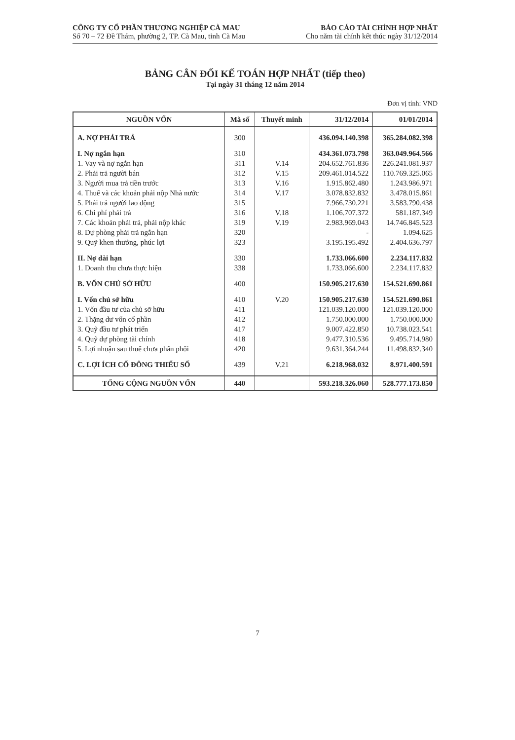CÔNG TY CỔ PHẦN THƯƠNG NGHIỆP CÀ MAU
Số 70 – 72 Đề Thám, phường 2, TP. Cà Mau, tỉnh Cà Mau
BÁO CÁO TÀI CHÍNH HỢP NHẤT
Cho năm tài chính kết thúc ngày 31/12/2014
BẢNG CÂN ĐỐI KẾ TOÁN HỢP NHẤT (tiếp theo)
Tại ngày 31 tháng 12 năm 2014
Đơn vị tính: VND
| NGUỒN VỐN | Mã số | Thuyết minh | 31/12/2014 | 01/01/2014 |
| --- | --- | --- | --- | --- |
| A. NỢ PHẢI TRẢ | 300 | | 436.094.140.398 | 365.284.082.398 |
| I. Nợ ngắn hạn | 310 | | 434.361.073.798 | 363.049.964.566 |
| 1. Vay và nợ ngắn hạn | 311 | V.14 | 204.652.761.836 | 226.241.081.937 |
| 2. Phải trả người bán | 312 | V.15 | 209.461.014.522 | 110.769.325.065 |
| 3. Người mua trả tiền trước | 313 | V.16 | 1.915.862.480 | 1.243.986.971 |
| 4. Thuế và các khoản phải nộp Nhà nước | 314 | V.17 | 3.078.832.832 | 3.478.015.861 |
| 5. Phải trả người lao động | 315 | | 7.966.730.221 | 3.583.790.438 |
| 6. Chi phí phải trả | 316 | V.18 | 1.106.707.372 | 581.187.349 |
| 7. Các khoản phải trả, phải nộp khác | 319 | V.19 | 2.983.969.043 | 14.746.845.523 |
| 8. Dự phòng phải trả ngắn hạn | 320 | | - | 1.094.625 |
| 9. Quỹ khen thưởng, phúc lợi | 323 | | 3.195.195.492 | 2.404.636.797 |
| II. Nợ dài hạn | 330 | | 1.733.066.600 | 2.234.117.832 |
| 1. Doanh thu chưa thực hiện | 338 | | 1.733.066.600 | 2.234.117.832 |
| B. VỐN CHỦ SỞ HỮU | 400 | | 150.905.217.630 | 154.521.690.861 |
| I. Vốn chủ sở hữu | 410 | V.20 | 150.905.217.630 | 154.521.690.861 |
| 1. Vốn đầu tư của chủ sỡ hữu | 411 | | 121.039.120.000 | 121.039.120.000 |
| 2. Thặng dư vốn cổ phần | 412 | | 1.750.000.000 | 1.750.000.000 |
| 3. Quỹ đầu tư phát triển | 417 | | 9.007.422.850 | 10.738.023.541 |
| 4. Quỹ dự phòng tài chính | 418 | | 9.477.310.536 | 9.495.714.980 |
| 5. Lợi nhuận sau thuế chưa phân phối | 420 | | 9.631.364.244 | 11.498.832.340 |
| C. LỢI ÍCH CỔ ĐÔNG THIỂU SỐ | 439 | V.21 | 6.218.968.032 | 8.971.400.591 |
| TỔNG CỘNG NGUỒN VỐN | 440 | | 593.218.326.060 | 528.777.173.850 |
7